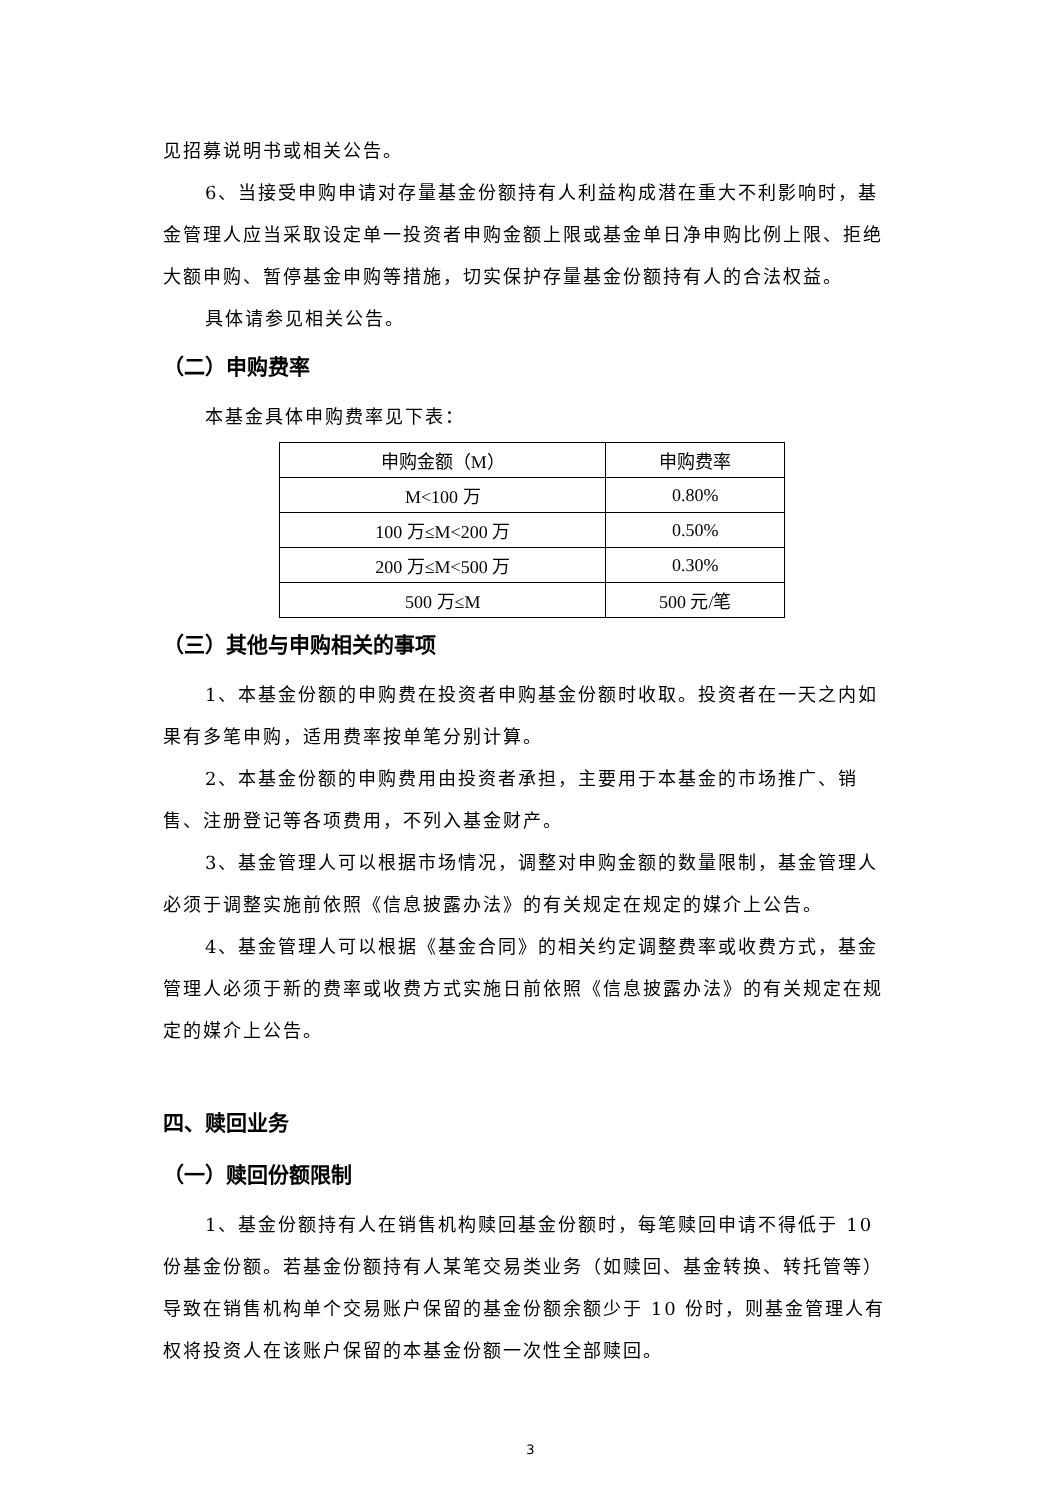见招募说明书或相关公告。
6、当接受申购申请对存量基金份额持有人利益构成潜在重大不利影响时，基金管理人应当采取设定单一投资者申购金额上限或基金单日净申购比例上限、拒绝大额申购、暂停基金申购等措施，切实保护存量基金份额持有人的合法权益。
具体请参见相关公告。
（二）申购费率
本基金具体申购费率见下表：
| 申购金额（M） | 申购费率 |
| --- | --- |
| M<100 万 | 0.80% |
| 100 万≤M<200 万 | 0.50% |
| 200 万≤M<500 万 | 0.30% |
| 500 万≤M | 500 元/笔 |
（三）其他与申购相关的事项
1、本基金份额的申购费在投资者申购基金份额时收取。投资者在一天之内如果有多笔申购，适用费率按单笔分别计算。
2、本基金份额的申购费用由投资者承担，主要用于本基金的市场推广、销售、注册登记等各项费用，不列入基金财产。
3、基金管理人可以根据市场情况，调整对申购金额的数量限制，基金管理人必须于调整实施前依照《信息披露办法》的有关规定在规定的媒介上公告。
4、基金管理人可以根据《基金合同》的相关约定调整费率或收费方式，基金管理人必须于新的费率或收费方式实施日前依照《信息披露办法》的有关规定在规定的媒介上公告。
四、赎回业务
（一）赎回份额限制
1、基金份额持有人在销售机构赎回基金份额时，每笔赎回申请不得低于 10 份基金份额。若基金份额持有人某笔交易类业务（如赎回、基金转换、转托管等）导致在销售机构单个交易账户保留的基金份额余额少于 10 份时，则基金管理人有权将投资人在该账户保留的本基金份额一次性全部赎回。
3